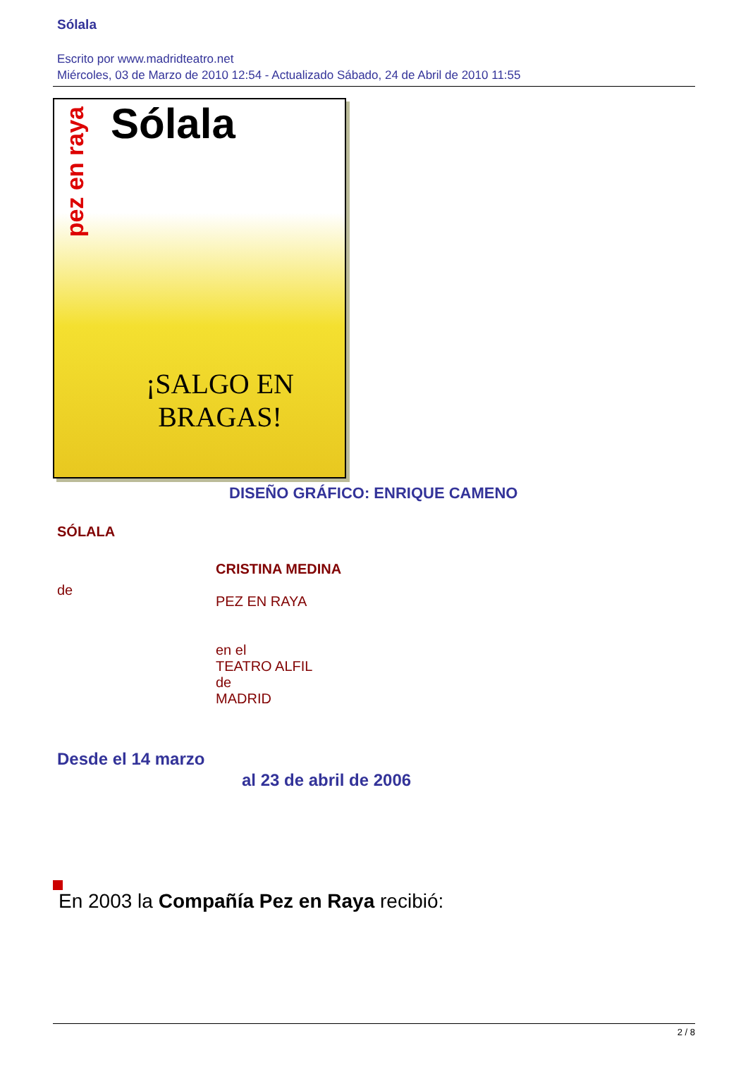Sólala
Escrito por www.madridteatro.net
Miércoles, 03 de Marzo de 2010 12:54 - Actualizado Sábado, 24 de Abril de 2010 11:55
pez en raya
Sólala
¡SALGO EN
BRAGAS!
DISEÑO GRÁFICO: ENRIQUE CAMENO
SÓLALA
de
CRISTINA MEDINA
PEZ EN RAYA
en el
TEATRO ALFIL
de
MADRID
Desde el 14 marzo
al 23 de abril de 2006
En 2003 la Compañía Pez en Raya recibió:
2 / 8